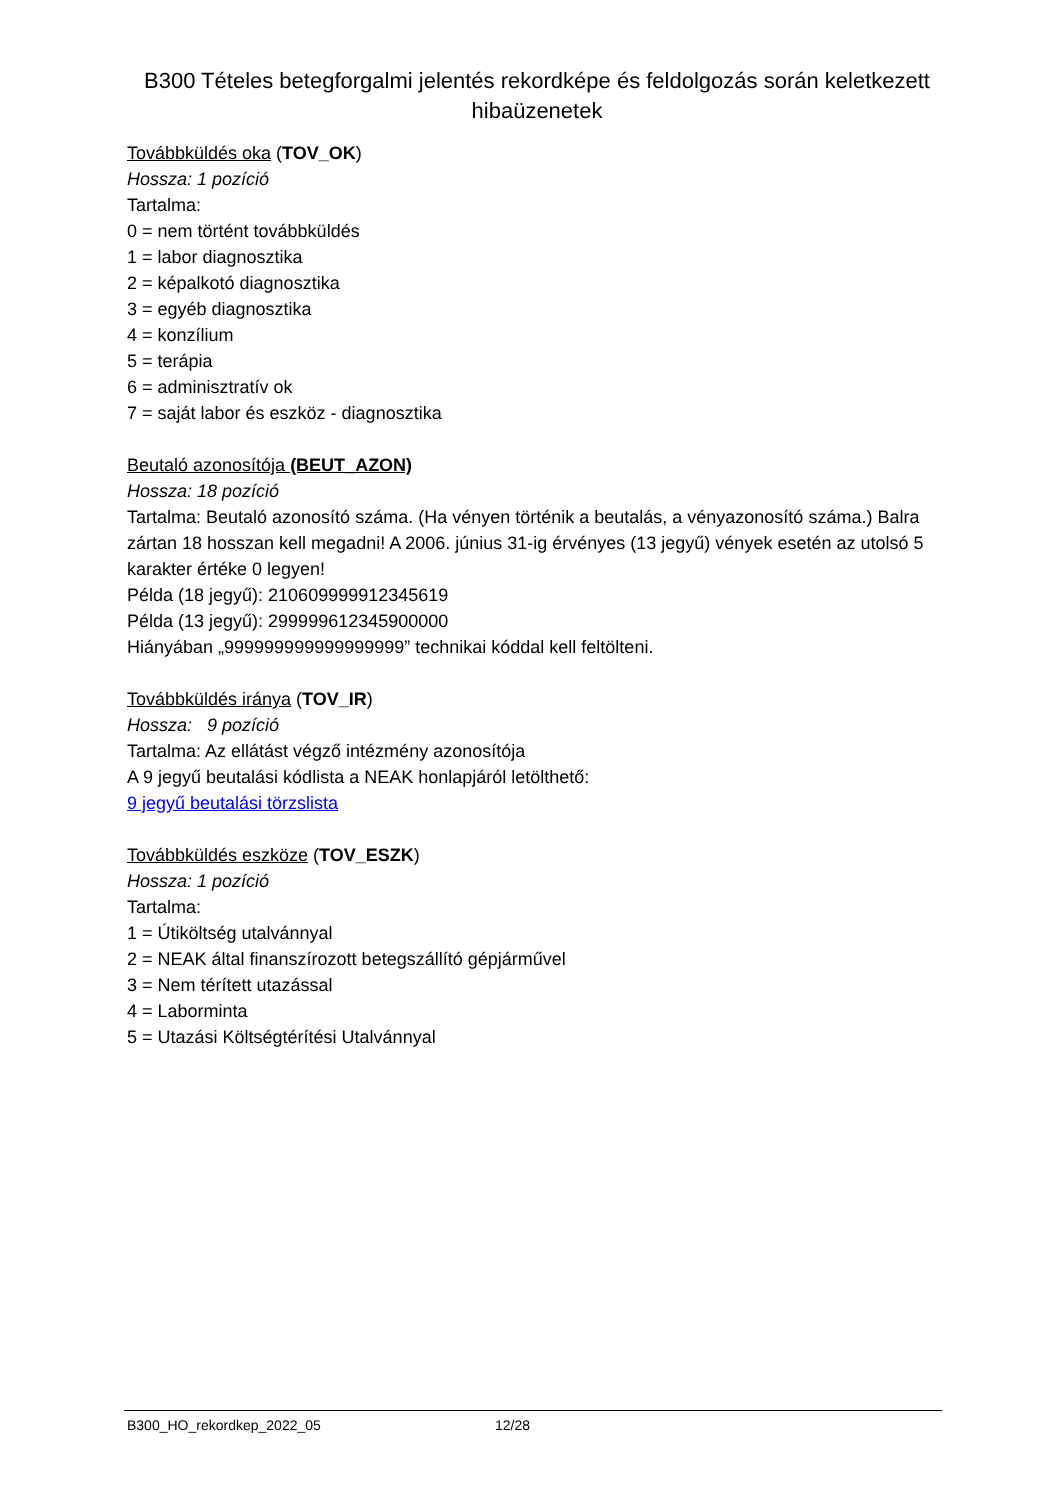B300 Tételes betegforgalmi jelentés rekordképe és feldolgozás során keletkezett hibaüzenetek
Továbbküldés oka (TOV_OK)
Hossza: 1 pozíció
Tartalma:
0 = nem történt továbbküldés
1 = labor diagnosztika
2 = képalkotó diagnosztika
3 = egyéb diagnosztika
4 = konzílium
5 = terápia
6 = adminisztratív ok
7 = saját labor és eszköz - diagnosztika
Beutaló azonosítója (BEUT_AZON)
Hossza: 18 pozíció
Tartalma: Beutaló azonosító száma. (Ha vényen történik a beutalás, a vényazonosító száma.) Balra zártan 18 hosszan kell megadni! A 2006. június 31-ig érvényes (13 jegyű) vények esetén az utolsó 5 karakter értéke 0 legyen!
Példa (18 jegyű): 210609999912345619
Példa (13 jegyű): 299999612345900000
Hiányában „999999999999999999” technikai kóddal kell feltölteni.
Továbbküldés iránya (TOV_IR)
Hossza: 9 pozíció
Tartalma: Az ellátást végző intézmény azonosítója
A 9 jegyű beutalási kódlista a NEAK honlapjáról letölthető:
9 jegyű beutalási törzslista
Továbbküldés eszköze (TOV_ESZK)
Hossza: 1 pozíció
Tartalma:
1 = Útiköltség utalvánnyal
2 = NEAK által finanszírozott betegszállító gépjárművel
3 = Nem térített utazással
4 = Laborminta
5 = Utazási Költségtérítési Utalvánnyal
B300_HO_rekordkep_2022_05 12/28